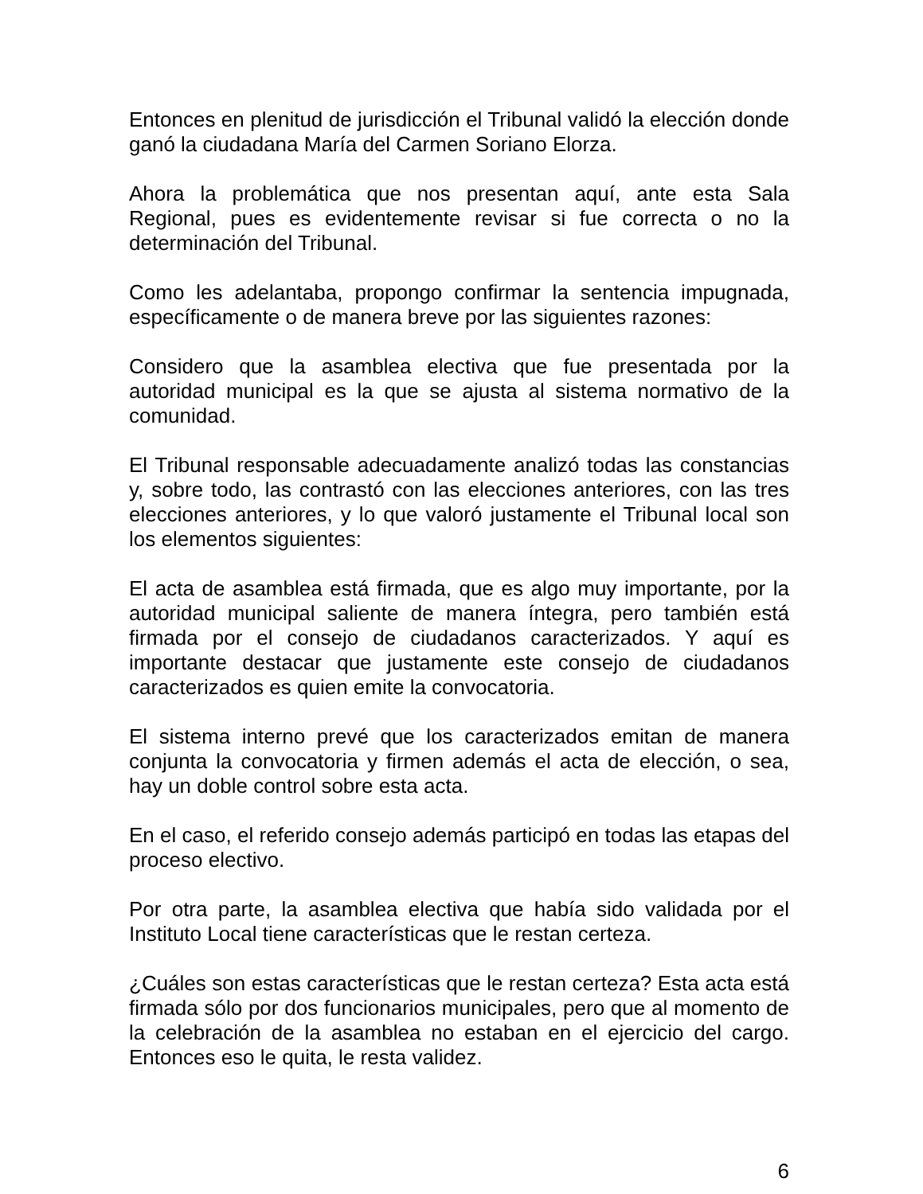Entonces en plenitud de jurisdicción el Tribunal validó la elección donde ganó la ciudadana María del Carmen Soriano Elorza.
Ahora la problemática que nos presentan aquí, ante esta Sala Regional, pues es evidentemente revisar si fue correcta o no la determinación del Tribunal.
Como les adelantaba, propongo confirmar la sentencia impugnada, específicamente o de manera breve por las siguientes razones:
Considero que la asamblea electiva que fue presentada por la autoridad municipal es la que se ajusta al sistema normativo de la comunidad.
El Tribunal responsable adecuadamente analizó todas las constancias y, sobre todo, las contrastó con las elecciones anteriores, con las tres elecciones anteriores, y lo que valoró justamente el Tribunal local son los elementos siguientes:
El acta de asamblea está firmada, que es algo muy importante, por la autoridad municipal saliente de manera íntegra, pero también está firmada por el consejo de ciudadanos caracterizados. Y aquí es importante destacar que justamente este consejo de ciudadanos caracterizados es quien emite la convocatoria.
El sistema interno prevé que los caracterizados emitan de manera conjunta la convocatoria y firmen además el acta de elección, o sea, hay un doble control sobre esta acta.
En el caso, el referido consejo además participó en todas las etapas del proceso electivo.
Por otra parte, la asamblea electiva que había sido validada por el Instituto Local tiene características que le restan certeza.
¿Cuáles son estas características que le restan certeza? Esta acta está firmada sólo por dos funcionarios municipales, pero que al momento de la celebración de la asamblea no estaban en el ejercicio del cargo. Entonces eso le quita, le resta validez.
6